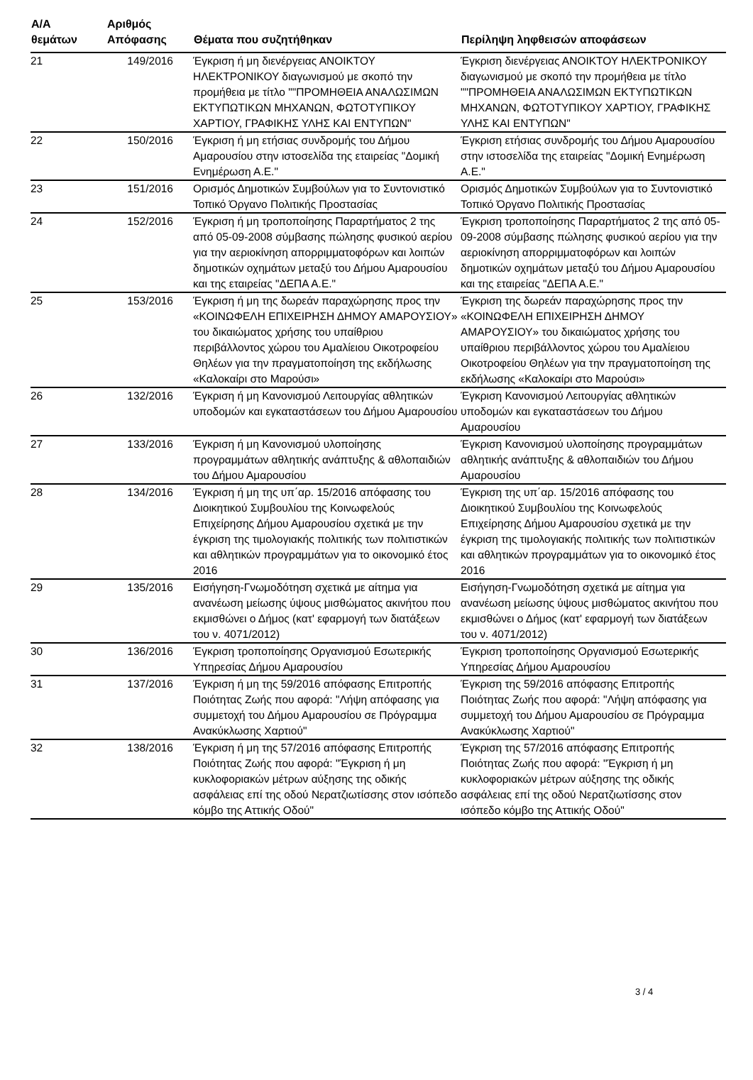| Α/Α θεμάτων | Αριθμός Απόφασης | Θέματα που συζητήθηκαν | Περίληψη ληφθεισών αποφάσεων |
| --- | --- | --- | --- |
| 21 | 149/2016 | Έγκριση ή μη διενέργειας ΑΝΟΙΚΤΟΥ ΗΛΕΚΤΡΟΝΙΚΟΥ διαγωνισμού με σκοπό την προμήθεια με τίτλο ""ΠΡΟΜΗΘΕΙΑ ΑΝΑΛΩΣΙΜΩΝ ΕΚΤΥΠΩΤΙΚΩΝ ΜΗΧΑΝΩΝ, ΦΩΤΟΤΥΠΙΚΟΥ ΧΑΡΤΙΟΥ, ΓΡΑΦΙΚΗΣ ΥΛΗΣ ΚΑΙ ΕΝΤΥΠΩΝ" | Έγκριση διενέργειας ΑΝΟΙΚΤΟΥ ΗΛΕΚΤΡΟΝΙΚΟΥ διαγωνισμού με σκοπό την προμήθεια με τίτλο ""ΠΡΟΜΗΘΕΙΑ ΑΝΑΛΩΣΙΜΩΝ ΕΚΤΥΠΩΤΙΚΩΝ ΜΗΧΑΝΩΝ, ΦΩΤΟΤΥΠΙΚΟΥ ΧΑΡΤΙΟΥ, ΓΡΑΦΙΚΗΣ ΥΛΗΣ ΚΑΙ ΕΝΤΥΠΩΝ" |
| 22 | 150/2016 | Έγκριση ή μη ετήσιας συνδρομής του Δήμου Αμαρουσίου στην ιστοσελίδα της εταιρείας "Δομική Ενημέρωση Α.Ε." | Έγκριση ετήσιας συνδρομής του Δήμου Αμαρουσίου στην ιστοσελίδα της εταιρείας "Δομική Ενημέρωση Α.Ε." |
| 23 | 151/2016 | Ορισμός Δημοτικών Συμβούλων για το Συντονιστικό Τοπικό Όργανο Πολιτικής Προστασίας | Ορισμός Δημοτικών Συμβούλων για το Συντονιστικό Τοπικό Όργανο Πολιτικής Προστασίας |
| 24 | 152/2016 | Έγκριση ή μη τροποποίησης Παραρτήματος 2 της από 05-09-2008 σύμβασης πώλησης φυσικού αερίου για την αεριοκίνηση απορριμματοφόρων και λοιπών δημοτικών οχημάτων μεταξύ του Δήμου Αμαρουσίου και της εταιρείας "ΔΕΠΑ Α.Ε." | Έγκριση τροποποίησης Παραρτήματος 2 της από 05-09-2008 σύμβασης πώλησης φυσικού αερίου για την αεριοκίνηση απορριμματοφόρων και λοιπών δημοτικών οχημάτων μεταξύ του Δήμου Αμαρουσίου και της εταιρείας "ΔΕΠΑ Α.Ε." |
| 25 | 153/2016 | Έγκριση ή μη της δωρεάν παραχώρησης προς την «ΚΟΙΝΩΦΕΛΗ ΕΠΙΧΕΙΡΗΣΗ ΔΗΜΟΥ ΑΜΑΡΟΥΣΙΟΥ» του δικαιώματος χρήσης του υπαίθριου περιβάλλοντος χώρου του Αμαλίειου Οικοτροφείου Θηλέων για την πραγματοποίηση της εκδήλωσης «Καλοκαίρι στο Μαρούσι» | Έγκριση της δωρεάν παραχώρησης προς την «ΚΟΙΝΩΦΕΛΗ ΕΠΙΧΕΙΡΗΣΗ ΔΗΜΟΥ ΑΜΑΡΟΥΣΙΟΥ» του δικαιώματος χρήσης του υπαίθριου περιβάλλοντος χώρου του Αμαλίειου Οικοτροφείου Θηλέων για την πραγματοποίηση της εκδήλωσης «Καλοκαίρι στο Μαρούσι» |
| 26 | 132/2016 | Έγκριση ή μη Κανονισμού Λειτουργίας αθλητικών υποδομών και εγκαταστάσεων του Δήμου Αμαρουσίου | Έγκριση Κανονισμού Λειτουργίας αθλητικών υποδομών και εγκαταστάσεων του Δήμου Αμαρουσίου |
| 27 | 133/2016 | Έγκριση ή μη Κανονισμού υλοποίησης προγραμμάτων αθλητικής ανάπτυξης & αθλοπαιδιών του Δήμου Αμαρουσίου | Έγκριση Κανονισμού υλοποίησης προγραμμάτων αθλητικής ανάπτυξης & αθλοπαιδιών του Δήμου Αμαρουσίου |
| 28 | 134/2016 | Έγκριση ή μη της υπ΄αρ. 15/2016 απόφασης του Διοικητικού Συμβουλίου της Κοινωφελούς Επιχείρησης Δήμου Αμαρουσίου σχετικά με την έγκριση της τιμολογιακής πολιτικής των πολιτιστικών και αθλητικών προγραμμάτων για το οικονομικό έτος 2016 | Έγκριση της υπ΄αρ. 15/2016 απόφασης του Διοικητικού Συμβουλίου της Κοινωφελούς Επιχείρησης Δήμου Αμαρουσίου σχετικά με την έγκριση της τιμολογιακής πολιτικής των πολιτιστικών και αθλητικών προγραμμάτων για το οικονομικό έτος 2016 |
| 29 | 135/2016 | Εισήγηση-Γνωμοδότηση σχετικά με αίτημα για ανανέωση μείωσης ύψους μισθώματος ακινήτου που εκμισθώνει ο Δήμος (κατ' εφαρμογή των διατάξεων του ν. 4071/2012) | Εισήγηση-Γνωμοδότηση σχετικά με αίτημα για ανανέωση μείωσης ύψους μισθώματος ακινήτου που εκμισθώνει ο Δήμος (κατ' εφαρμογή των διατάξεων του ν. 4071/2012) |
| 30 | 136/2016 | Έγκριση τροποποίησης Οργανισμού Εσωτερικής Υπηρεσίας Δήμου Αμαρουσίου | Έγκριση τροποποίησης Οργανισμού Εσωτερικής Υπηρεσίας Δήμου Αμαρουσίου |
| 31 | 137/2016 | Έγκριση ή μη της 59/2016 απόφασης Επιτροπής Ποιότητας Ζωής που αφορά: "Λήψη απόφασης για συμμετοχή του Δήμου Αμαρουσίου σε Πρόγραμμα Ανακύκλωσης Χαρτιού" | Έγκριση της 59/2016 απόφασης Επιτροπής Ποιότητας Ζωής που αφορά: "Λήψη απόφασης για συμμετοχή του Δήμου Αμαρουσίου σε Πρόγραμμα Ανακύκλωσης Χαρτιού" |
| 32 | 138/2016 | Έγκριση ή μη της 57/2016 απόφασης Επιτροπής Ποιότητας Ζωής που αφορά: "Έγκριση ή μη κυκλοφοριακών μέτρων αύξησης της οδικής ασφάλειας επί της οδού Νερατζιωτίσσης στον ισόπεδο κόμβο της Αττικής Οδού" | Έγκριση της 57/2016 απόφασης Επιτροπής Ποιότητας Ζωής που αφορά: "Έγκριση ή μη κυκλοφοριακών μέτρων αύξησης της οδικής ασφάλειας επί της οδού Νερατζιωτίσσης στον ισόπεδο κόμβο της Αττικής Οδού" |
3 / 4